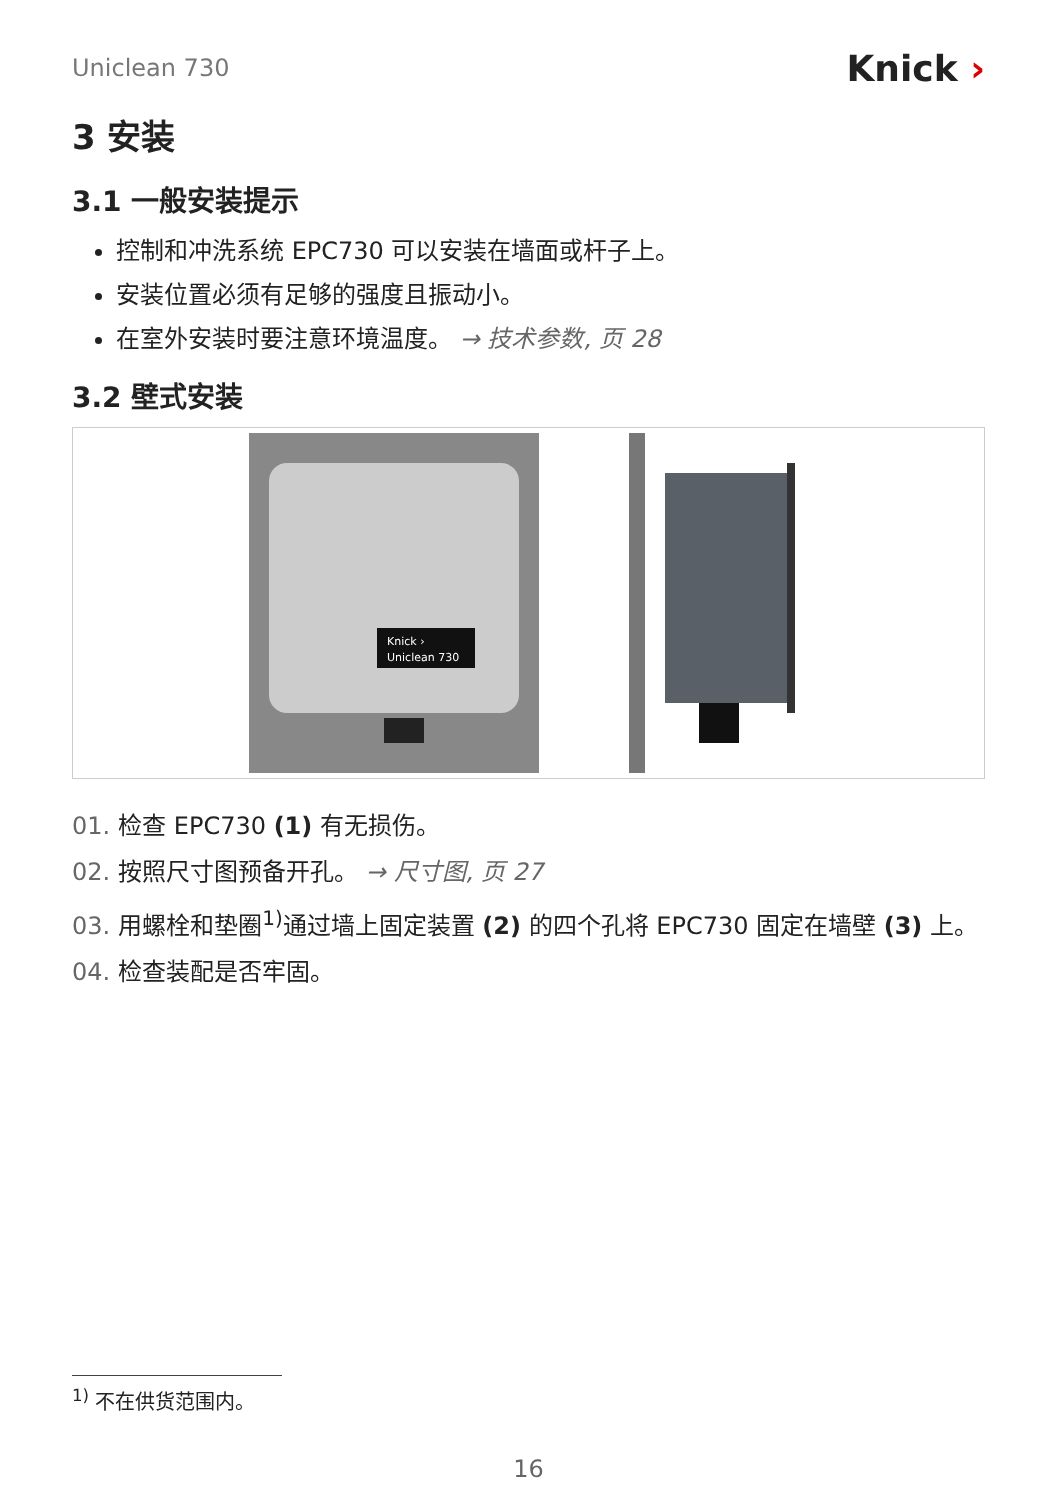Uniclean 730
Knick ›
3 安装
3.1 一般安装提示
控制和冲洗系统 EPC730 可以安装在墙面或杆子上。
安装位置必须有足够的强度且振动小。
在室外安装时要注意环境温度。 → 技术参数, 页 28
3.2 壁式安装
Knick ›
Uniclean 730
01. 检查 EPC730 (1) 有无损伤。
02. 按照尺寸图预备开孔。 → 尺寸图, 页 27
03. 用螺栓和垫圈<sup>1)</sup>通过墙上固定装置 (2) 的四个孔将 EPC730 固定在墙壁 (3) 上。
04. 检查装配是否牢固。
<sup>1)</sup> 不在供货范围内。
16